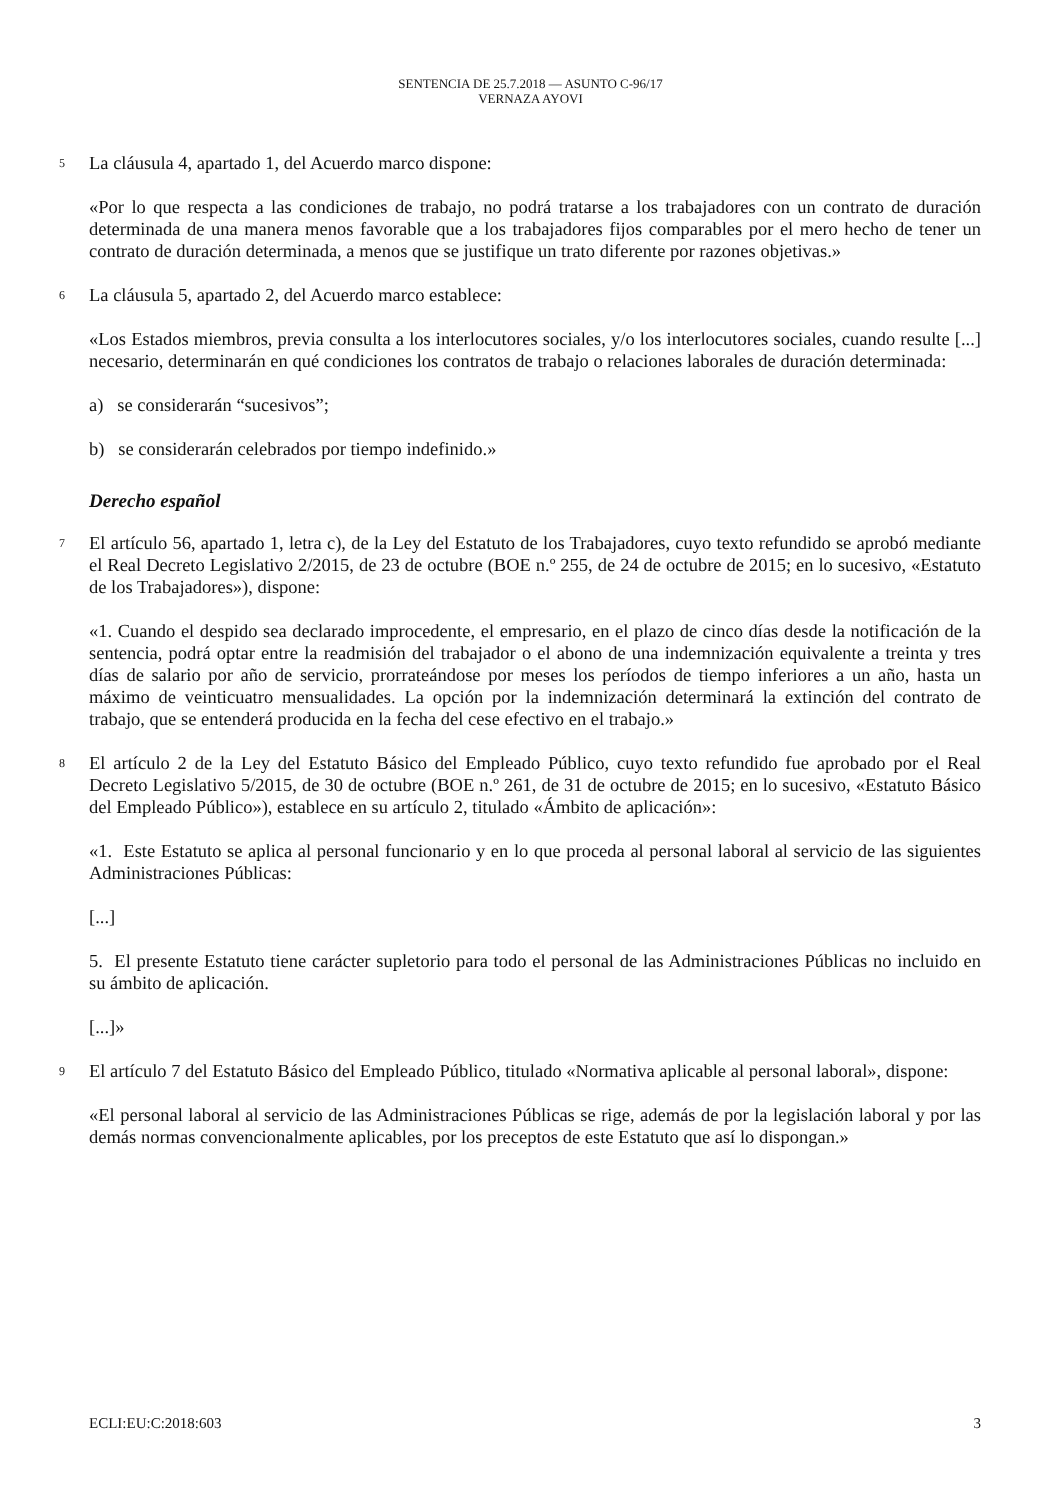SENTENCIA DE 25.7.2018 — ASUNTO C-96/17
VERNAZA AYOVI
5
La cláusula 4, apartado 1, del Acuerdo marco dispone:
«Por lo que respecta a las condiciones de trabajo, no podrá tratarse a los trabajadores con un contrato de duración determinada de una manera menos favorable que a los trabajadores fijos comparables por el mero hecho de tener un contrato de duración determinada, a menos que se justifique un trato diferente por razones objetivas.»
6
La cláusula 5, apartado 2, del Acuerdo marco establece:
«Los Estados miembros, previa consulta a los interlocutores sociales, y/o los interlocutores sociales, cuando resulte [...] necesario, determinarán en qué condiciones los contratos de trabajo o relaciones laborales de duración determinada:
a) se considerarán “sucesivos”;
b) se considerarán celebrados por tiempo indefinido.»
Derecho español
7
El artículo 56, apartado 1, letra c), de la Ley del Estatuto de los Trabajadores, cuyo texto refundido se aprobó mediante el Real Decreto Legislativo 2/2015, de 23 de octubre (BOE n.º 255, de 24 de octubre de 2015; en lo sucesivo, «Estatuto de los Trabajadores»), dispone:
«1. Cuando el despido sea declarado improcedente, el empresario, en el plazo de cinco días desde la notificación de la sentencia, podrá optar entre la readmisión del trabajador o el abono de una indemnización equivalente a treinta y tres días de salario por año de servicio, prorrateándose por meses los períodos de tiempo inferiores a un año, hasta un máximo de veinticuatro mensualidades. La opción por la indemnización determinará la extinción del contrato de trabajo, que se entenderá producida en la fecha del cese efectivo en el trabajo.»
8
El artículo 2 de la Ley del Estatuto Básico del Empleado Público, cuyo texto refundido fue aprobado por el Real Decreto Legislativo 5/2015, de 30 de octubre (BOE n.º 261, de 31 de octubre de 2015; en lo sucesivo, «Estatuto Básico del Empleado Público»), establece en su artículo 2, titulado «Ámbito de aplicación»:
«1. Este Estatuto se aplica al personal funcionario y en lo que proceda al personal laboral al servicio de las siguientes Administraciones Públicas:
[...]
5. El presente Estatuto tiene carácter supletorio para todo el personal de las Administraciones Públicas no incluido en su ámbito de aplicación.
[...]»
9
El artículo 7 del Estatuto Básico del Empleado Público, titulado «Normativa aplicable al personal laboral», dispone:
«El personal laboral al servicio de las Administraciones Públicas se rige, además de por la legislación laboral y por las demás normas convencionalmente aplicables, por los preceptos de este Estatuto que así lo dispongan.»
ECLI:EU:C:2018:603 3